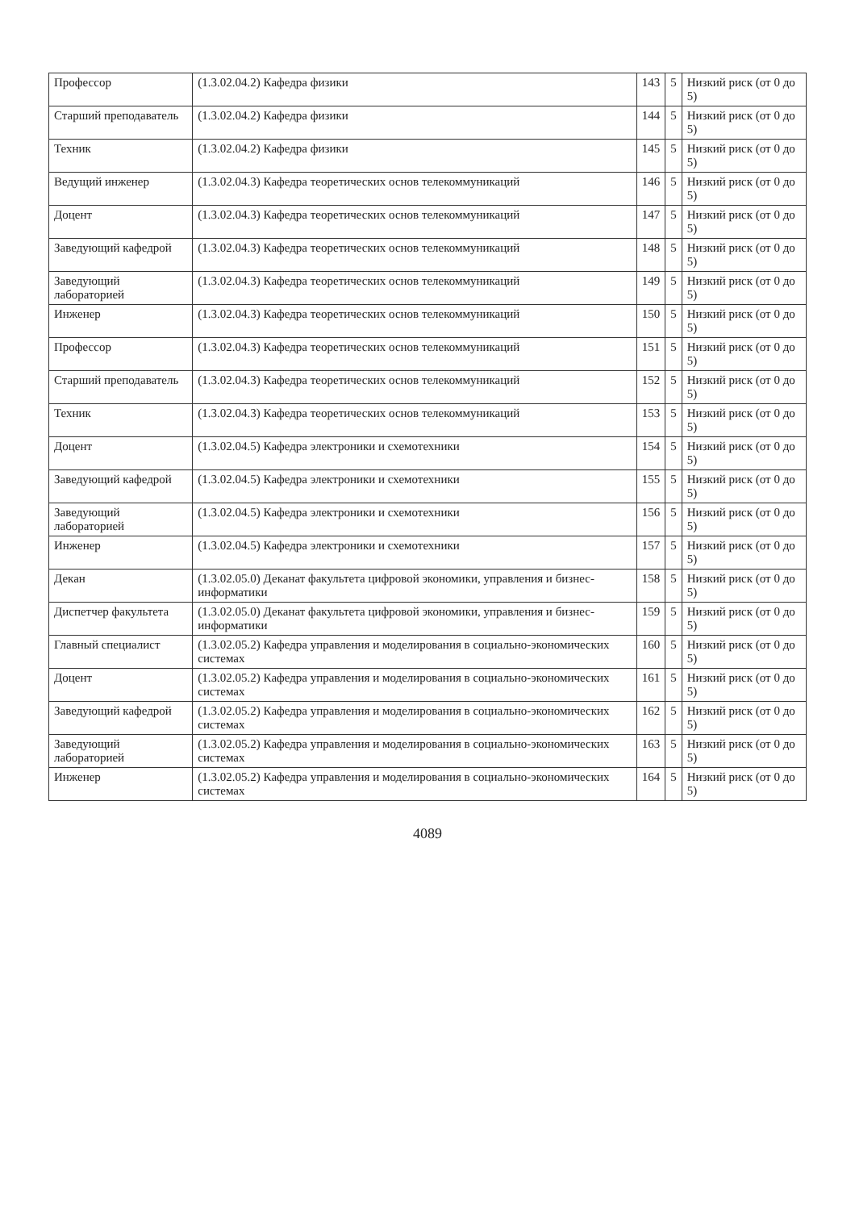| Профессор | (1.3.02.04.2) Кафедра физики | 143 | 5 | Низкий риск (от 0 до 5) |
| Старший преподаватель | (1.3.02.04.2) Кафедра физики | 144 | 5 | Низкий риск (от 0 до 5) |
| Техник | (1.3.02.04.2) Кафедра физики | 145 | 5 | Низкий риск (от 0 до 5) |
| Ведущий инженер | (1.3.02.04.3) Кафедра теоретических основ телекоммуникаций | 146 | 5 | Низкий риск (от 0 до 5) |
| Доцент | (1.3.02.04.3) Кафедра теоретических основ телекоммуникаций | 147 | 5 | Низкий риск (от 0 до 5) |
| Заведующий кафедрой | (1.3.02.04.3) Кафедра теоретических основ телекоммуникаций | 148 | 5 | Низкий риск (от 0 до 5) |
| Заведующий лабораторией | (1.3.02.04.3) Кафедра теоретических основ телекоммуникаций | 149 | 5 | Низкий риск (от 0 до 5) |
| Инженер | (1.3.02.04.3) Кафедра теоретических основ телекоммуникаций | 150 | 5 | Низкий риск (от 0 до 5) |
| Профессор | (1.3.02.04.3) Кафедра теоретических основ телекоммуникаций | 151 | 5 | Низкий риск (от 0 до 5) |
| Старший преподаватель | (1.3.02.04.3) Кафедра теоретических основ телекоммуникаций | 152 | 5 | Низкий риск (от 0 до 5) |
| Техник | (1.3.02.04.3) Кафедра теоретических основ телекоммуникаций | 153 | 5 | Низкий риск (от 0 до 5) |
| Доцент | (1.3.02.04.5) Кафедра электроники и схемотехники | 154 | 5 | Низкий риск (от 0 до 5) |
| Заведующий кафедрой | (1.3.02.04.5) Кафедра электроники и схемотехники | 155 | 5 | Низкий риск (от 0 до 5) |
| Заведующий лабораторией | (1.3.02.04.5) Кафедра электроники и схемотехники | 156 | 5 | Низкий риск (от 0 до 5) |
| Инженер | (1.3.02.04.5) Кафедра электроники и схемотехники | 157 | 5 | Низкий риск (от 0 до 5) |
| Декан | (1.3.02.05.0) Деканат факультета цифровой экономики, управления и бизнес-информатики | 158 | 5 | Низкий риск (от 0 до 5) |
| Диспетчер факультета | (1.3.02.05.0) Деканат факультета цифровой экономики, управления и бизнес-информатики | 159 | 5 | Низкий риск (от 0 до 5) |
| Главный специалист | (1.3.02.05.2) Кафедра управления и моделирования в социально-экономических системах | 160 | 5 | Низкий риск (от 0 до 5) |
| Доцент | (1.3.02.05.2) Кафедра управления и моделирования в социально-экономических системах | 161 | 5 | Низкий риск (от 0 до 5) |
| Заведующий кафедрой | (1.3.02.05.2) Кафедра управления и моделирования в социально-экономических системах | 162 | 5 | Низкий риск (от 0 до 5) |
| Заведующий лабораторией | (1.3.02.05.2) Кафедра управления и моделирования в социально-экономических системах | 163 | 5 | Низкий риск (от 0 до 5) |
| Инженер | (1.3.02.05.2) Кафедра управления и моделирования в социально-экономических системах | 164 | 5 | Низкий риск (от 0 до 5) |
4089